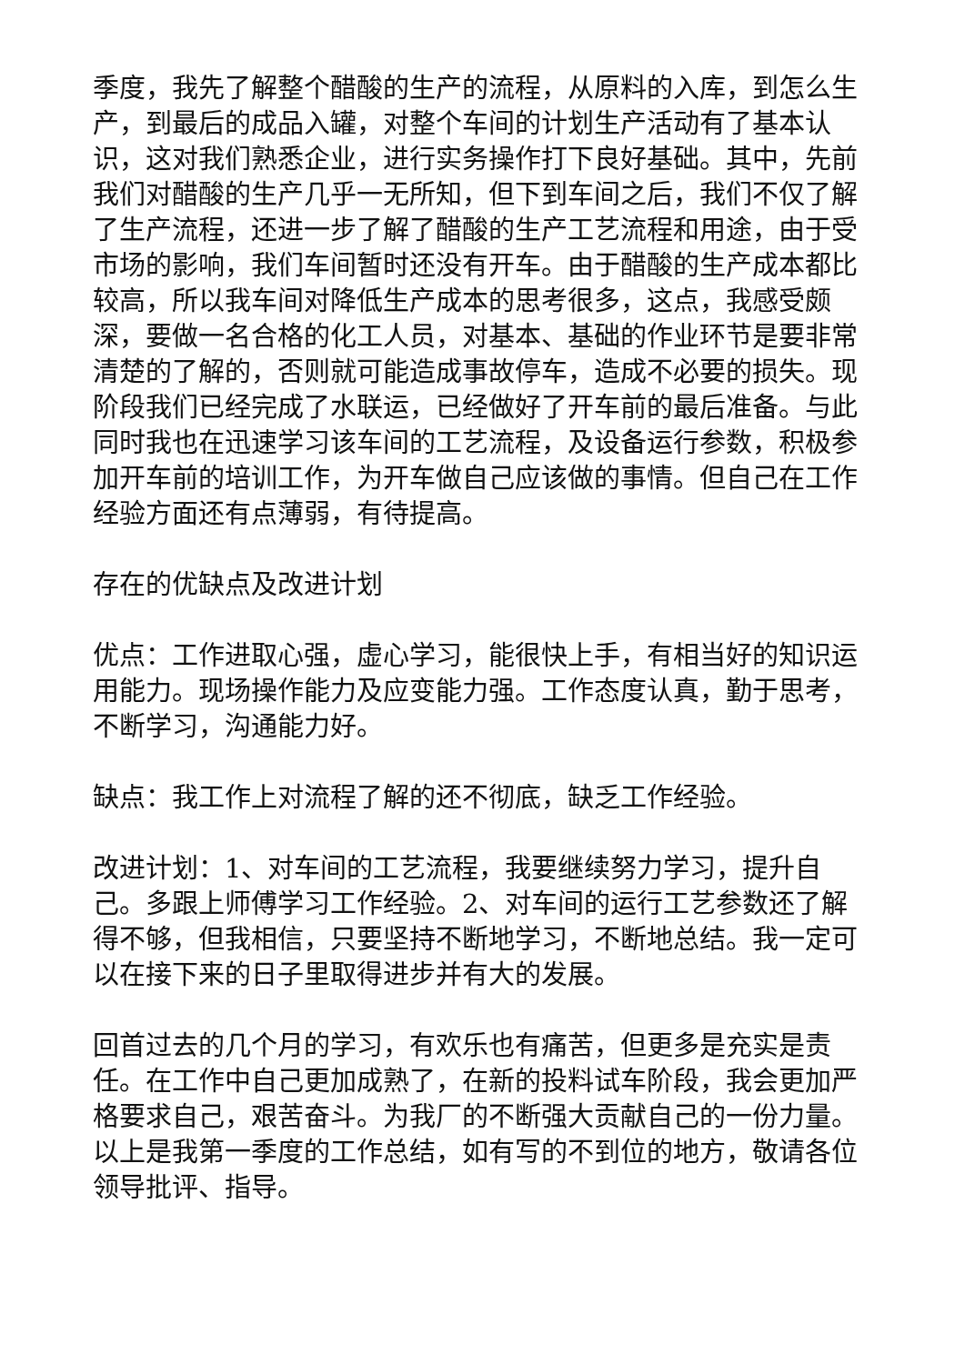季度，我先了解整个醋酸的生产的流程，从原料的入库，到怎么生产，到最后的成品入罐，对整个车间的计划生产活动有了基本认识，这对我们熟悉企业，进行实务操作打下良好基础。其中，先前我们对醋酸的生产几乎一无所知，但下到车间之后，我们不仅了解了生产流程，还进一步了解了醋酸的生产工艺流程和用途，由于受市场的影响，我们车间暂时还没有开车。由于醋酸的生产成本都比较高，所以我车间对降低生产成本的思考很多，这点，我感受颇深，要做一名合格的化工人员，对基本、基础的作业环节是要非常清楚的了解的，否则就可能造成事故停车，造成不必要的损失。现阶段我们已经完成了水联运，已经做好了开车前的最后准备。与此同时我也在迅速学习该车间的工艺流程，及设备运行参数，积极参加开车前的培训工作，为开车做自己应该做的事情。但自己在工作经验方面还有点薄弱，有待提高。
存在的优缺点及改进计划
优点：工作进取心强，虚心学习，能很快上手，有相当好的知识运用能力。现场操作能力及应变能力强。工作态度认真，勤于思考，不断学习，沟通能力好。
缺点：我工作上对流程了解的还不彻底，缺乏工作经验。
改进计划：1、对车间的工艺流程，我要继续努力学习，提升自己。多跟上师傅学习工作经验。2、对车间的运行工艺参数还了解得不够，但我相信，只要坚持不断地学习，不断地总结。我一定可以在接下来的日子里取得进步并有大的发展。
回首过去的几个月的学习，有欢乐也有痛苦，但更多是充实是责任。在工作中自己更加成熟了，在新的投料试车阶段，我会更加严格要求自己，艰苦奋斗。为我厂的不断强大贡献自己的一份力量。以上是我第一季度的工作总结，如有写的不到位的地方，敬请各位领导批评、指导。